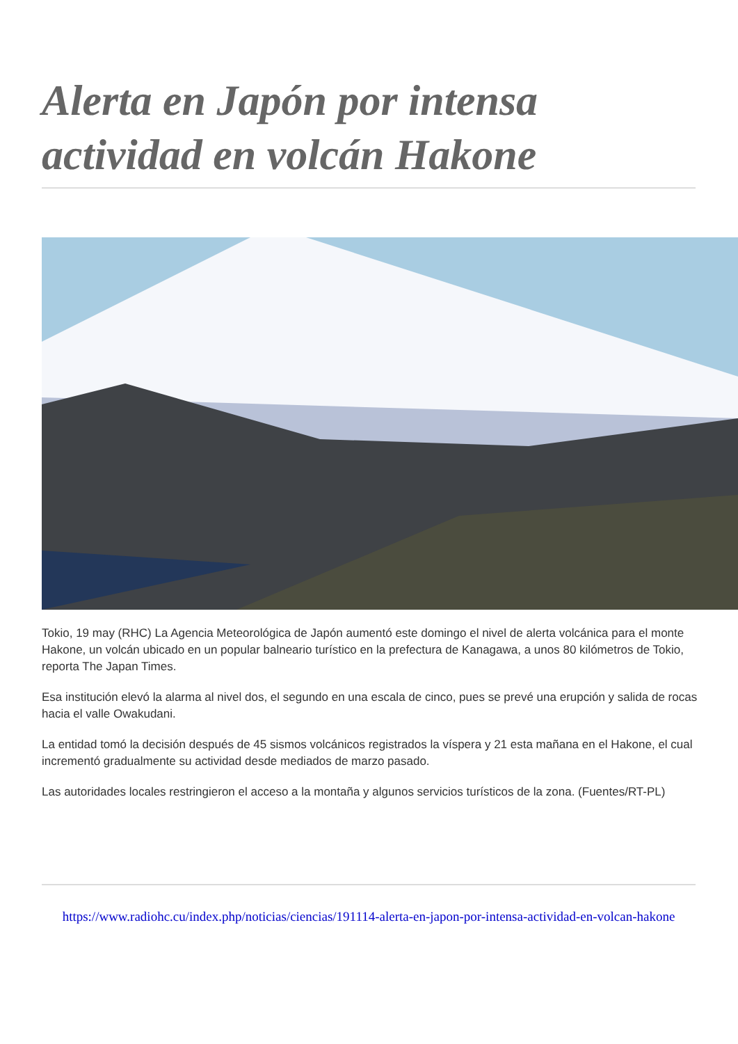Alerta en Japón por intensa actividad en volcán Hakone
Tokio, 19 may (RHC) La Agencia Meteorológica de Japón aumentó este domingo el nivel de alerta volcánica para el monte Hakone, un volcán ubicado en un popular balneario turístico en la prefectura de Kanagawa, a unos 80 kilómetros de Tokio, reporta The Japan Times.
Esa institución elevó la alarma al nivel dos, el segundo en una escala de cinco, pues se prevé una erupción y salida de rocas hacia el valle Owakudani.
La entidad tomó la decisión después de 45 sismos volcánicos registrados la víspera y 21 esta mañana en el Hakone, el cual incrementó gradualmente su actividad desde mediados de marzo pasado.
Las autoridades locales restringieron el acceso a la montaña y algunos servicios turísticos de la zona. (Fuentes/RT-PL)
https://www.radiohc.cu/index.php/noticias/ciencias/191114-alerta-en-japon-por-intensa-actividad-en-volcan-hakone